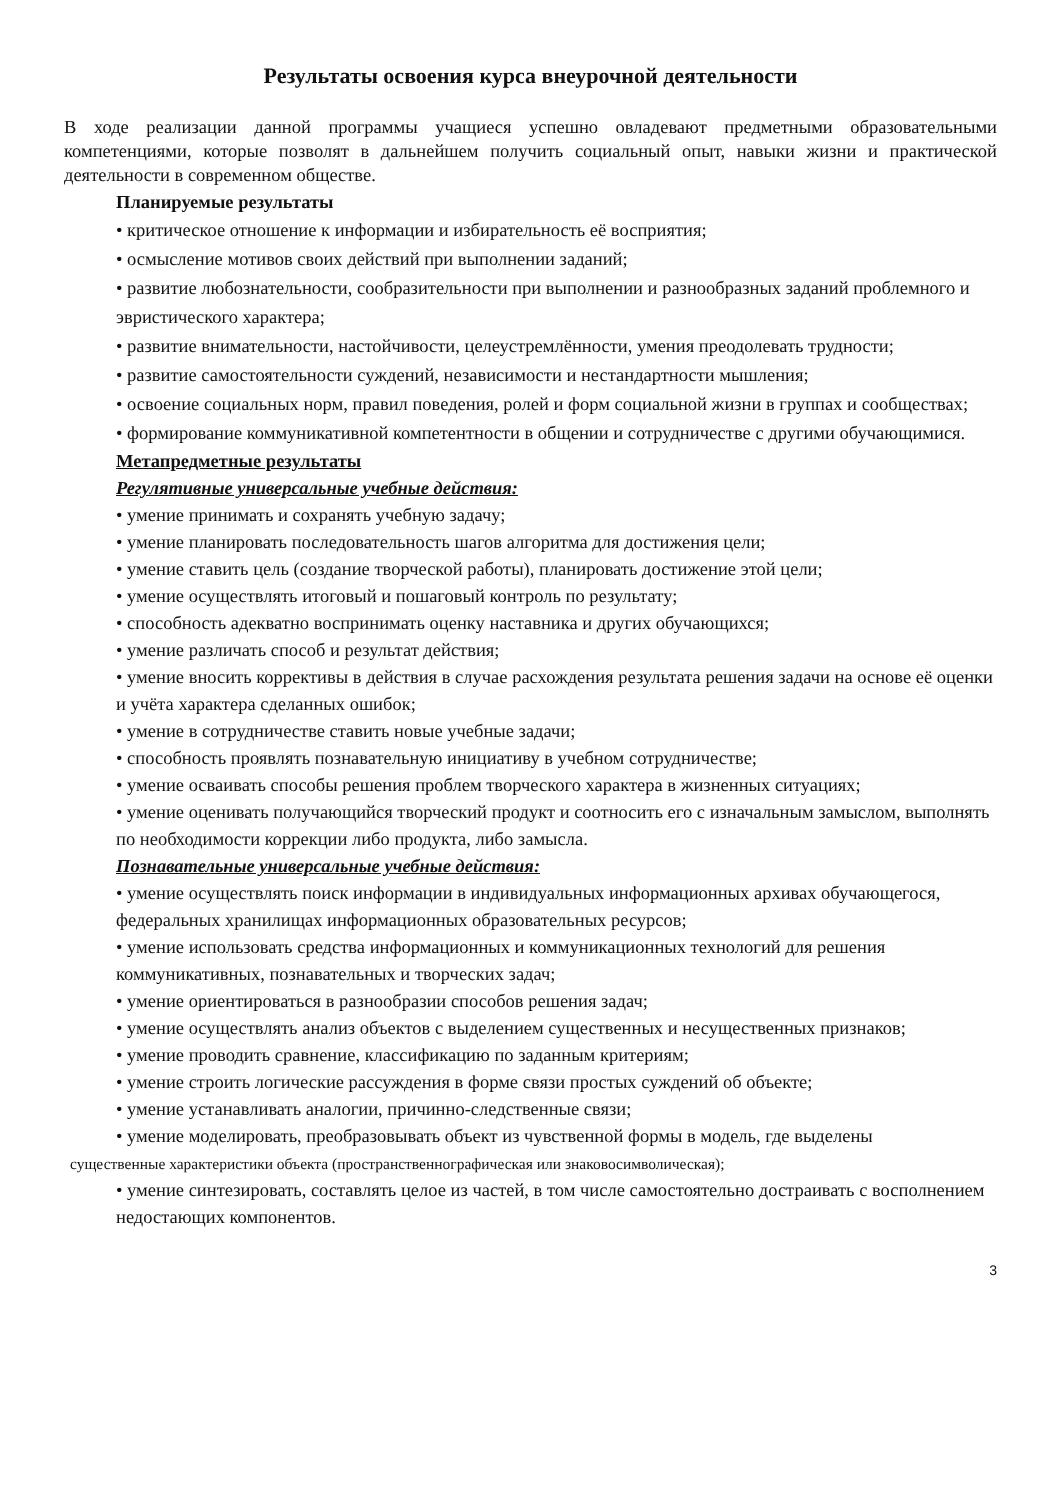Результаты освоения курса внеурочной деятельности
В ходе реализации данной программы учащиеся успешно овладевают предметными образовательными компетенциями, которые позволят в дальнейшем получить социальный опыт, навыки жизни и практической деятельности в современном обществе.
Планируемые результаты
• критическое отношение к информации и избирательность её восприятия;
• осмысление мотивов своих действий при выполнении заданий;
• развитие любознательности, сообразительности при выполнении и разнообразных заданий проблемного и эвристического характера;
• развитие внимательности, настойчивости, целеустремлённости, умения преодолевать трудности;
• развитие самостоятельности суждений, независимости и нестандартности мышления;
• освоение социальных норм, правил поведения, ролей и форм социальной жизни в группах и сообществах;
• формирование коммуникативной компетентности в общении и сотрудничестве с другими обучающимися.
Метапредметные результаты
Регулятивные универсальные учебные действия:
• умение принимать и сохранять учебную задачу;
• умение планировать последовательность шагов алгоритма для достижения цели;
• умение ставить цель (создание творческой работы), планировать достижение этой цели;
• умение осуществлять итоговый и пошаговый контроль по результату;
• способность адекватно воспринимать оценку наставника и других обучающихся;
• умение различать способ и результат действия;
• умение вносить коррективы в действия в случае расхождения результата решения задачи на основе её оценки и учёта характера сделанных ошибок;
• умение в сотрудничестве ставить новые учебные задачи;
• способность проявлять познавательную инициативу в учебном сотрудничестве;
• умение осваивать способы решения проблем творческого характера в жизненных ситуациях;
• умение оценивать получающийся творческий продукт и соотносить его с изначальным замыслом, выполнять по необходимости коррекции либо продукта, либо замысла.
Познавательные универсальные учебные действия:
• умение осуществлять поиск информации в индивидуальных информационных архивах обучающегося, федеральных хранилищах информационных образовательных ресурсов;
• умение использовать средства информационных и коммуникационных технологий для решения коммуникативных, познавательных и творческих задач;
• умение ориентироваться в разнообразии способов решения задач;
• умение осуществлять анализ объектов с выделением существенных и несущественных признаков;
• умение проводить сравнение, классификацию по заданным критериям;
• умение строить логические рассуждения в форме связи простых суждений об объекте;
• умение устанавливать аналогии, причинно-следственные связи;
• умение моделировать, преобразовывать объект из чувственной формы в модель, где выделены
существенные характеристики объекта (пространственнографическая или знаковосимволическая);
• умение синтезировать, составлять целое из частей, в том числе самостоятельно достраивать с восполнением недостающих компонентов.
3